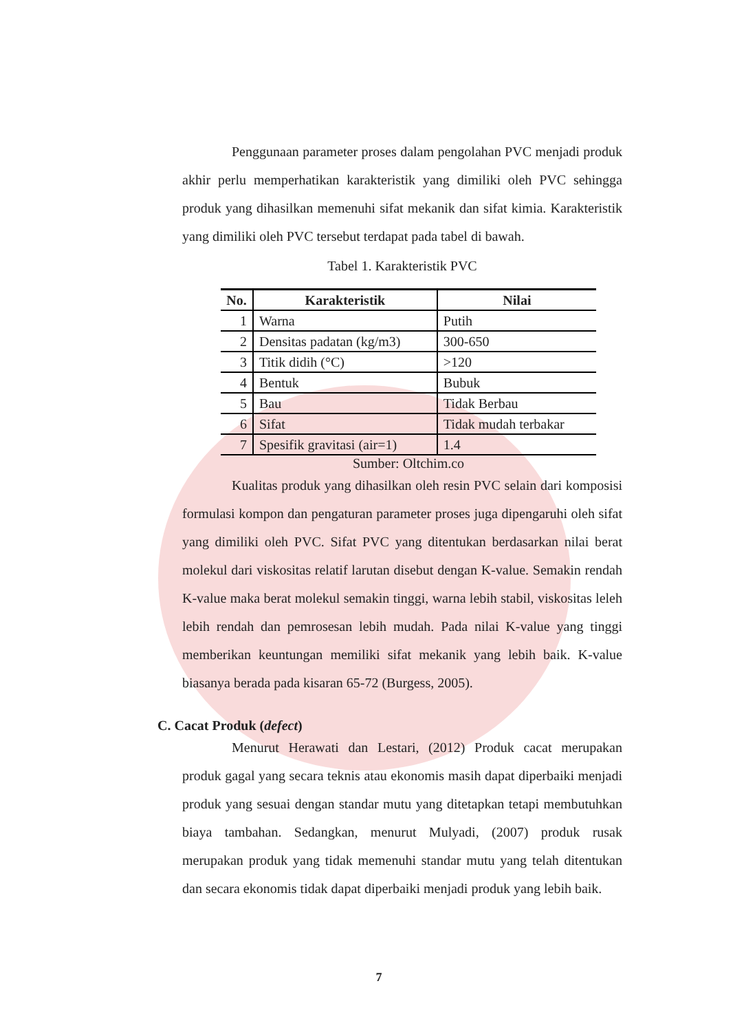Penggunaan parameter proses dalam pengolahan PVC menjadi produk akhir perlu memperhatikan karakteristik yang dimiliki oleh PVC sehingga produk yang dihasilkan memenuhi sifat mekanik dan sifat kimia. Karakteristik yang dimiliki oleh PVC tersebut terdapat pada tabel di bawah.
Tabel 1. Karakteristik PVC
| No. | Karakteristik | Nilai |
| --- | --- | --- |
| 1 | Warna | Putih |
| 2 | Densitas padatan (kg/m3) | 300-650 |
| 3 | Titik didih (°C) | >120 |
| 4 | Bentuk | Bubuk |
| 5 | Bau | Tidak Berbau |
| 6 | Sifat | Tidak mudah terbakar |
| 7 | Spesifik gravitasi (air=1) | 1.4 |
Sumber: Oltchim.co
Kualitas produk yang dihasilkan oleh resin PVC selain dari komposisi formulasi kompon dan pengaturan parameter proses juga dipengaruhi oleh sifat yang dimiliki oleh PVC. Sifat PVC yang ditentukan berdasarkan nilai berat molekul dari viskositas relatif larutan disebut dengan K-value. Semakin rendah K-value maka berat molekul semakin tinggi, warna lebih stabil, viskositas leleh lebih rendah dan pemrosesan lebih mudah. Pada nilai K-value yang tinggi memberikan keuntungan memiliki sifat mekanik yang lebih baik. K-value biasanya berada pada kisaran 65-72 (Burgess, 2005).
C. Cacat Produk (defect)
Menurut Herawati dan Lestari, (2012) Produk cacat merupakan produk gagal yang secara teknis atau ekonomis masih dapat diperbaiki menjadi produk yang sesuai dengan standar mutu yang ditetapkan tetapi membutuhkan biaya tambahan. Sedangkan, menurut Mulyadi, (2007) produk rusak merupakan produk yang tidak memenuhi standar mutu yang telah ditentukan dan secara ekonomis tidak dapat diperbaiki menjadi produk yang lebih baik.
7